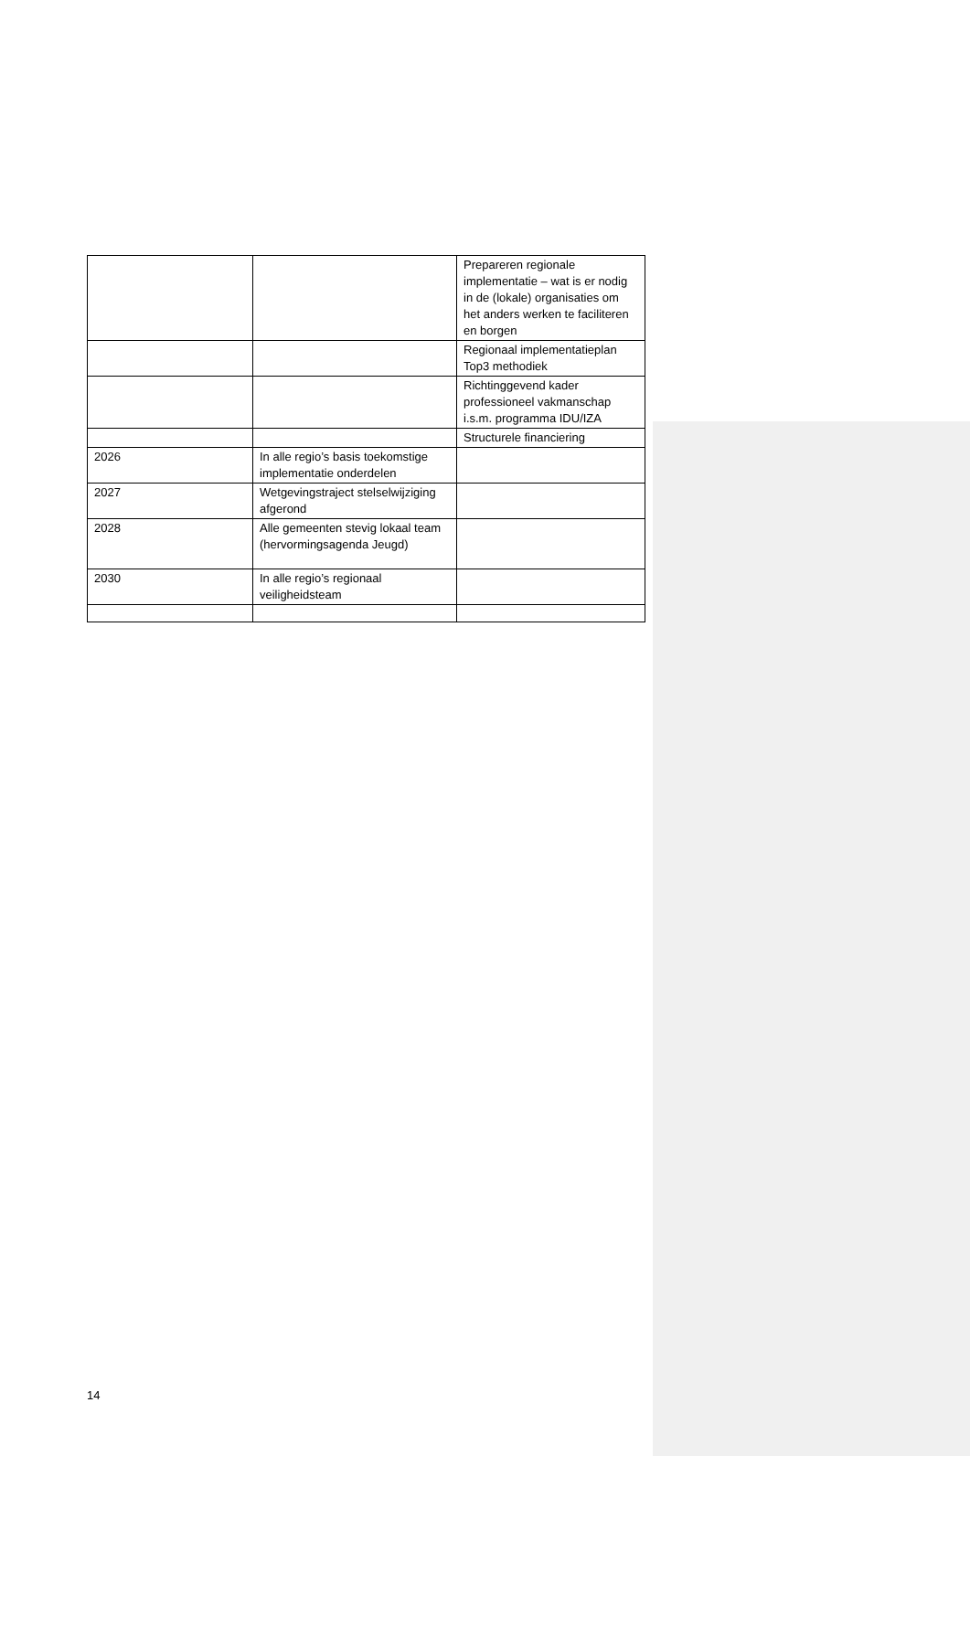| | | Prepareren regionale implementatie – wat is er nodig in de (lokale) organisaties om het anders werken te faciliteren en borgen |
| | | Regionaal implementatieplan Top3 methodiek |
| | | Richtinggevend kader professioneel vakmanschap i.s.m. programma IDU/IZA |
| | | Structurele financiering |
| 2026 | In alle regio’s basis toekomstige implementatie onderdelen | |
| 2027 | Wetgevingstraject stelselwijziging afgerond | |
| 2028 | Alle gemeenten stevig lokaal team (hervormingsagenda Jeugd) | |
| 2030 | In alle regio’s regionaal veiligheidsteam | |
14